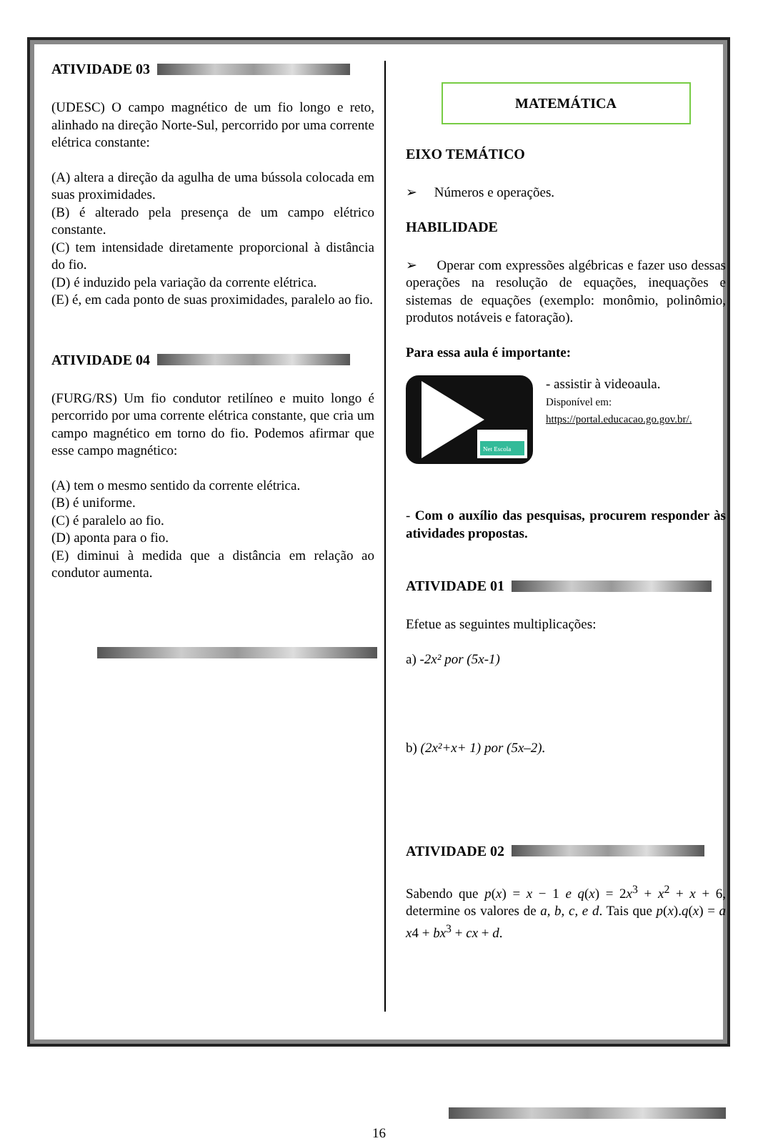ATIVIDADE 03
(UDESC) O campo magnético de um fio longo e reto, alinhado na direção Norte-Sul, percorrido por uma corrente elétrica constante:
(A) altera a direção da agulha de uma bússola colocada em suas proximidades.
(B) é alterado pela presença de um campo elétrico constante.
(C) tem intensidade diretamente proporcional à distância do fio.
(D) é induzido pela variação da corrente elétrica.
(E) é, em cada ponto de suas proximidades, paralelo ao fio.
ATIVIDADE 04
(FURG/RS) Um fio condutor retilíneo e muito longo é percorrido por uma corrente elétrica constante, que cria um campo magnético em torno do fio. Podemos afirmar que esse campo magnético:
(A) tem o mesmo sentido da corrente elétrica.
(B) é uniforme.
(C) é paralelo ao fio.
(D) aponta para o fio.
(E) diminui à medida que a distância em relação ao condutor aumenta.
MATEMÁTICA
EIXO TEMÁTICO
➢ Números e operações.
HABILIDADE
➢ Operar com expressões algébricas e fazer uso dessas operações na resolução de equações, inequações e sistemas de equações (exemplo: monômio, polinômio, produtos notáveis e fatoração).
Para essa aula é importante:
Net Escola
- assistir à videoaula.
Disponível em:
https://portal.educacao.go.gov.br/.
- Com o auxílio das pesquisas, procurem responder às atividades propostas.
ATIVIDADE 01
Efetue as seguintes multiplicações:
a) -2x² por (5x-1)
b) (2x²+x+ 1) por (5x–2).
ATIVIDADE 02
Sabendo que p(x) = x − 1 e q(x) = 2x<sup>3</sup> + x<sup>2</sup> + x + 6, determine os valores de a, b, c, e d. Tais que p(x).q(x) = a x4 + bx<sup>3</sup> + cx + d.
16